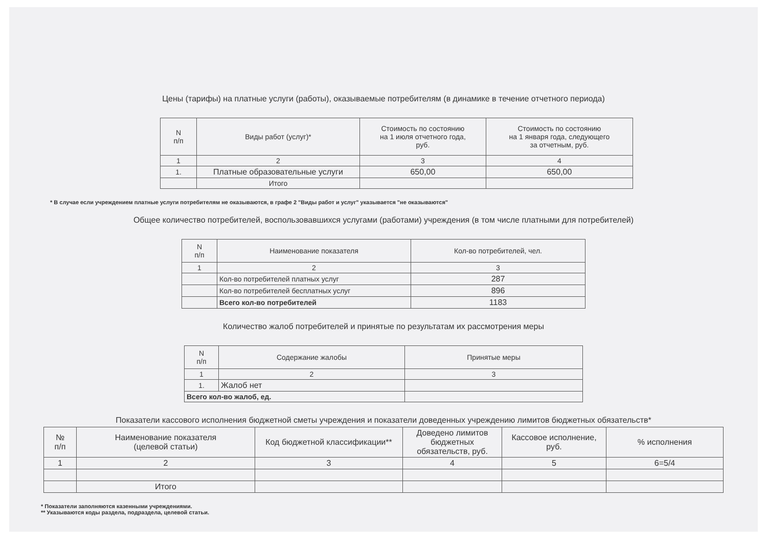Цены (тарифы) на платные услуги (работы), оказываемые потребителям (в динамике в течение отчетного периода)
| N п/п | Виды работ (услуг)* | Стоимость по состоянию на 1 июля отчетного года, руб. | Стоимость по состоянию на 1 января года, следующего за отчетным, руб. |
| --- | --- | --- | --- |
| 1 | 2 | 3 | 4 |
| 1. | Платные образовательные услуги | 650,00 | 650,00 |
| | Итого | | |
* В случае если учреждением платные услуги потребителям не оказываются, в графе 2 "Виды работ и услуг" указывается "не оказываются"
Общее количество потребителей, воспользовавшихся услугами (работами) учреждения (в том числе платными для потребителей)
| N п/п | Наименование показателя | Кол-во потребителей, чел. |
| --- | --- | --- |
| 1 | 2 | 3 |
| | Кол-во потребителей платных услуг | 287 |
| | Кол-во потребителей бесплатных услуг | 896 |
| | Всего кол-во потребителей | 1183 |
Количество жалоб потребителей и принятые по результатам их рассмотрения меры
| N п/п | Содержание жалобы | Принятые меры |
| --- | --- | --- |
| 1 | 2 | 3 |
| 1. | Жалоб нет | |
| Всего кол-во жалоб, ед. | | |
Показатели кассового исполнения бюджетной сметы учреждения и показатели доведенных учреждению лимитов бюджетных обязательств*
| № п/п | Наименование показателя (целевой статьи) | Код бюджетной классификации** | Доведено лимитов бюджетных обязательств, руб. | Кассовое исполнение, руб. | % исполнения |
| --- | --- | --- | --- | --- | --- |
| 1 | 2 | 3 | 4 | 5 | 6=5/4 |
| | Итого | | | | |
* Показатели заполняются казенными учреждениями.
** Указываются коды раздела, подраздела, целевой статьи.